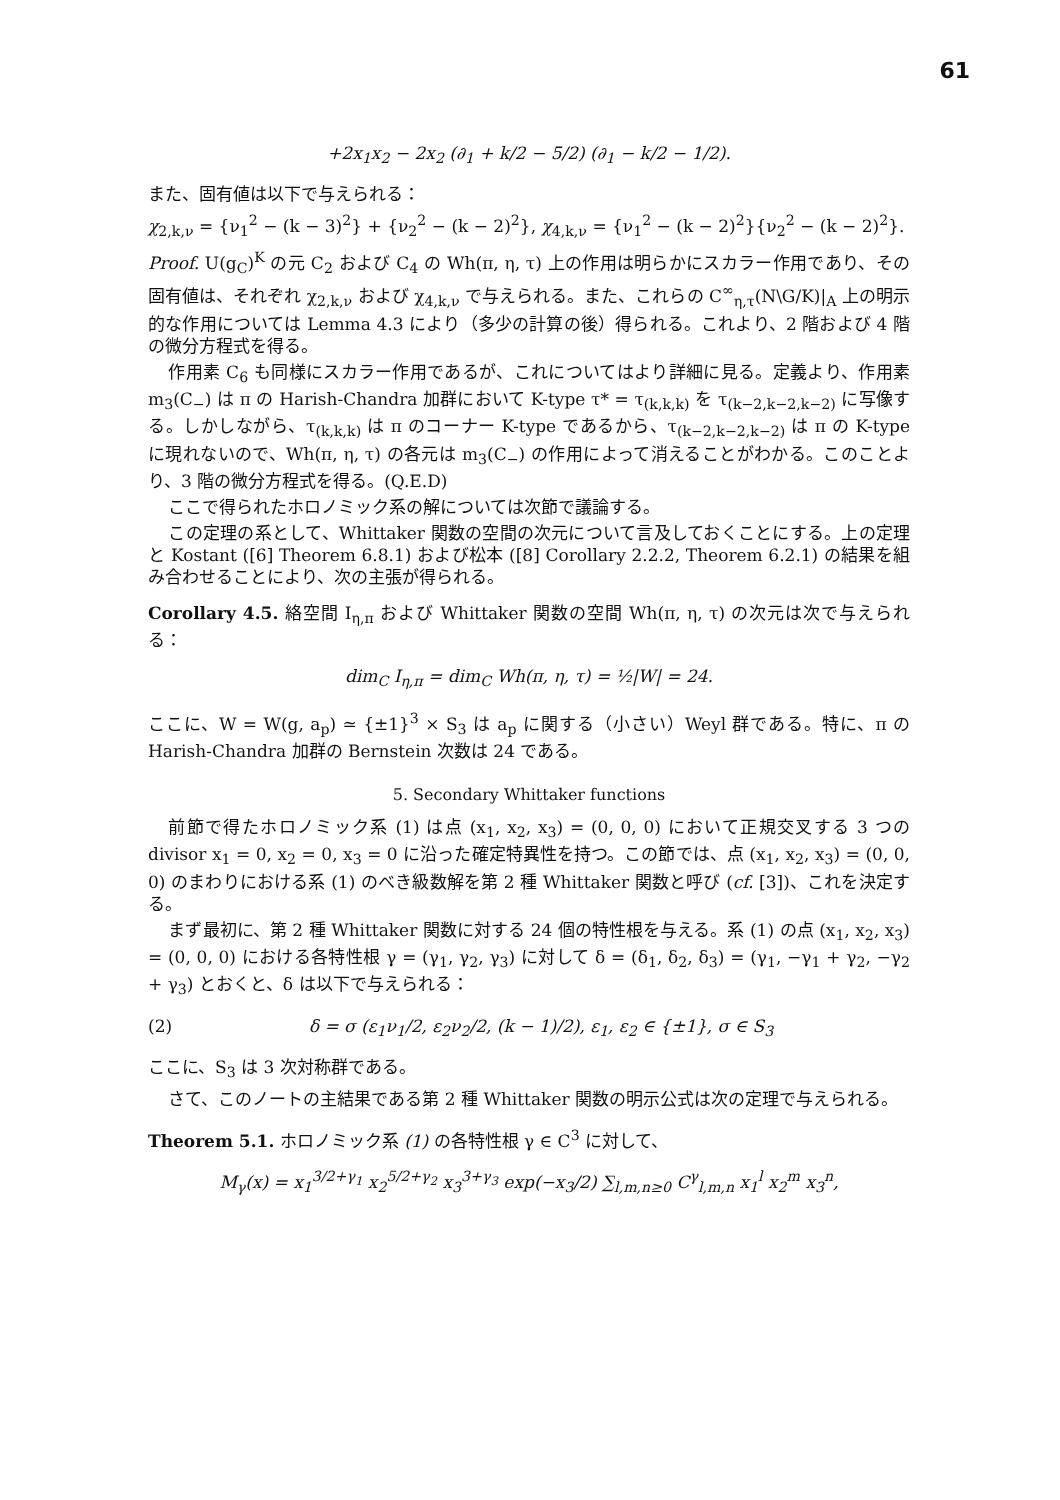61
+2x<sub>1</sub>x<sub>2</sub> − 2x<sub>2</sub> (∂<sub>1</sub> + k/2 − 5/2) (∂<sub>1</sub> − k/2 − 1/2).
また、固有値は以下で与えられる：
χ<sub>2,k,ν</sub> = {ν<sub>1</sub><sup>2</sup> − (k − 3)<sup>2</sup>} + {ν<sub>2</sub><sup>2</sup> − (k − 2)<sup>2</sup>}, χ<sub>4,k,ν</sub> = {ν<sub>1</sub><sup>2</sup> − (k − 2)<sup>2</sup>}{ν<sub>2</sub><sup>2</sup> − (k − 2)<sup>2</sup>}.
Proof. U(g<sub>C</sub>)<sup>K</sup> の元 C<sub>2</sub> および C<sub>4</sub> の Wh(π, η, τ) 上の作用は明らかにスカラー作用であり、その固有値は、それぞれ χ<sub>2,k,ν</sub> および χ<sub>4,k,ν</sub> で与えられる。また、これらの C<sup>∞</sup><sub>η,τ</sub>(N\G/K)|<sub>A</sub> 上の明示的な作用については Lemma 4.3 により（多少の計算の後）得られる。これより、2 階および 4 階の微分方程式を得る。
作用素 C<sub>6</sub> も同様にスカラー作用であるが、これについてはより詳細に見る。定義より、作用素 m<sub>3</sub>(C<sub>−</sub>) は π の Harish-Chandra 加群において K-type τ* = τ<sub>(k,k,k)</sub> を τ<sub>(k−2,k−2,k−2)</sub> に写像する。しかしながら、τ<sub>(k,k,k)</sub> は π のコーナー K-type であるから、τ<sub>(k−2,k−2,k−2)</sub> は π の K-type に現れないので、Wh(π, η, τ) の各元は m<sub>3</sub>(C<sub>−</sub>) の作用によって消えることがわかる。このことより、3 階の微分方程式を得る。(Q.E.D)
ここで得られたホロノミック系の解については次節で議論する。
この定理の系として、Whittaker 関数の空間の次元について言及しておくことにする。上の定理と Kostant ([6] Theorem 6.8.1) および松本 ([8] Corollary 2.2.2, Theorem 6.2.1) の結果を組み合わせることにより、次の主張が得られる。
Corollary 4.5. 絡空間 I<sub>η,π</sub> および Whittaker 関数の空間 Wh(π, η, τ) の次元は次で与えられる：
dim<sub>C</sub> I<sub>η,π</sub> = dim<sub>C</sub> Wh(π, η, τ) = ½|W| = 24.
ここに、W = W(g, a<sub>p</sub>) ≃ {±1}<sup>3</sup> × S<sub>3</sub> は a<sub>p</sub> に関する（小さい）Weyl 群である。特に、π の Harish-Chandra 加群の Bernstein 次数は 24 である。
5. Secondary Whittaker functions
前節で得たホロノミック系 (1) は点 (x<sub>1</sub>, x<sub>2</sub>, x<sub>3</sub>) = (0, 0, 0) において正規交叉する 3 つの divisor x<sub>1</sub> = 0, x<sub>2</sub> = 0, x<sub>3</sub> = 0 に沿った確定特異性を持つ。この節では、点 (x<sub>1</sub>, x<sub>2</sub>, x<sub>3</sub>) = (0, 0, 0) のまわりにおける系 (1) のべき級数解を第 2 種 Whittaker 関数と呼び (cf. [3])、これを決定する。
まず最初に、第 2 種 Whittaker 関数に対する 24 個の特性根を与える。系 (1) の点 (x<sub>1</sub>, x<sub>2</sub>, x<sub>3</sub>) = (0, 0, 0) における各特性根 γ = (γ<sub>1</sub>, γ<sub>2</sub>, γ<sub>3</sub>) に対して δ = (δ<sub>1</sub>, δ<sub>2</sub>, δ<sub>3</sub>) = (γ<sub>1</sub>, −γ<sub>1</sub> + γ<sub>2</sub>, −γ<sub>2</sub> + γ<sub>3</sub>) とおくと、δ は以下で与えられる：
(2) δ = σ (ε<sub>1</sub>ν<sub>1</sub>/2, ε<sub>2</sub>ν<sub>2</sub>/2, (k − 1)/2), ε<sub>1</sub>, ε<sub>2</sub> ∈ {±1}, σ ∈ S<sub>3</sub>
ここに、S<sub>3</sub> は 3 次対称群である。
さて、このノートの主結果である第 2 種 Whittaker 関数の明示公式は次の定理で与えられる。
Theorem 5.1. ホロノミック系 (1) の各特性根 γ ∈ C<sup>3</sup> に対して、
M<sub>γ</sub>(x) = x<sub>1</sub><sup>3/2+γ<sub>1</sub></sup> x<sub>2</sub><sup>5/2+γ<sub>2</sub></sup> x<sub>3</sub><sup>3+γ<sub>3</sub></sup> exp(−x<sub>3</sub>/2) ∑<sub>l,m,n≥0</sub> C<sup>γ</sup><sub>l,m,n</sub> x<sub>1</sub><sup>l</sup> x<sub>2</sub><sup>m</sup> x<sub>3</sub><sup>n</sup>,